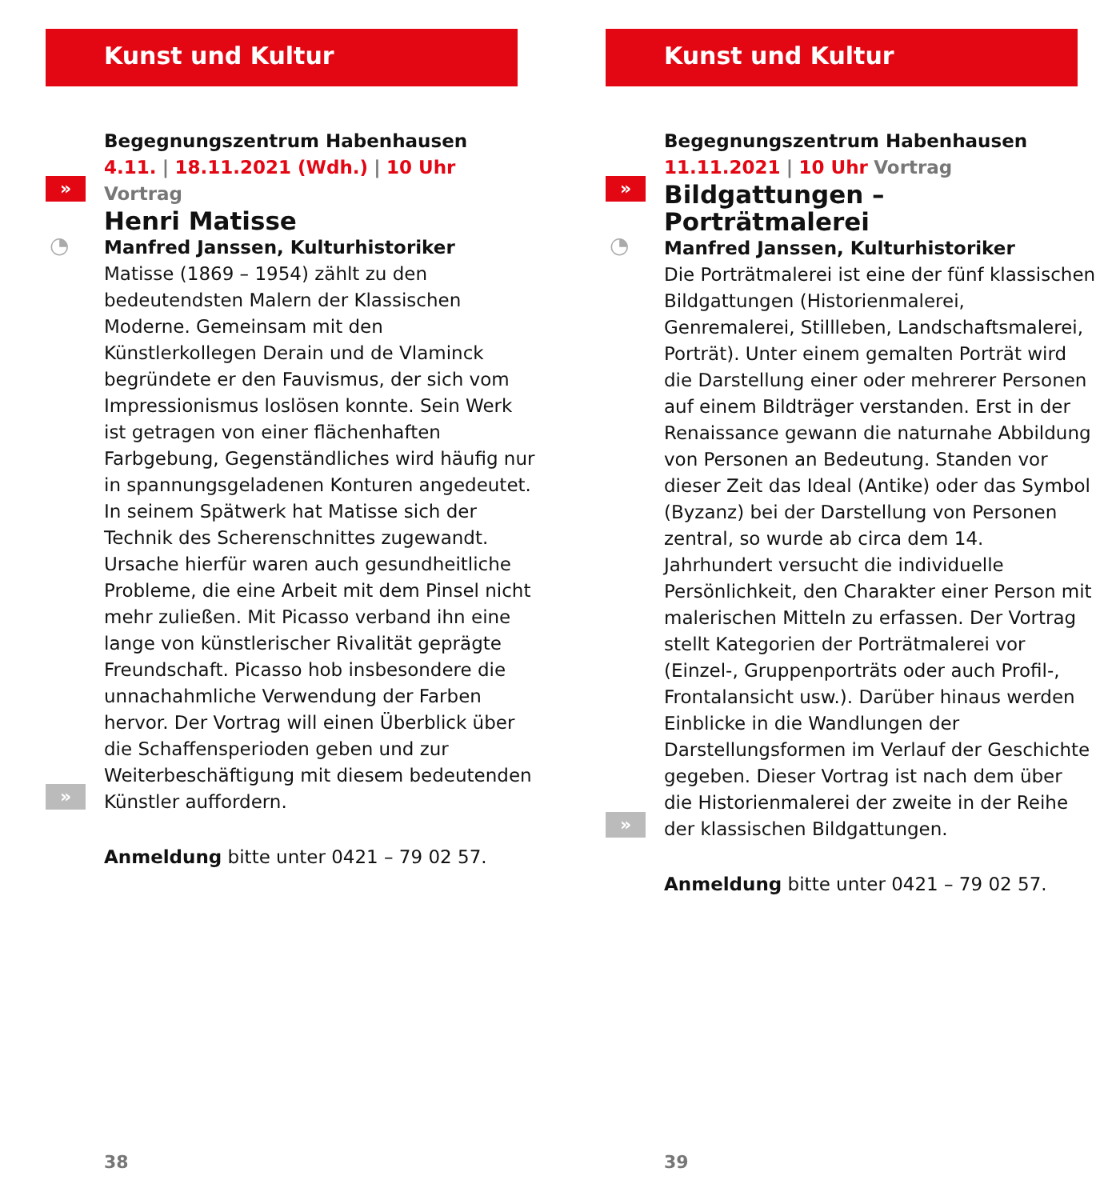Kunst und Kultur
»
◔
»
Begegnungszentrum Habenhausen
4.11. | 18.11.2021 (Wdh.) | 10 Uhr Vortrag
Henri Matisse
Manfred Janssen, Kulturhistoriker
Matisse (1869 – 1954) zählt zu den bedeutendsten Malern der Klassischen Moderne. Gemeinsam mit den Künstlerkollegen Derain und de Vlaminck begründete er den Fauvismus, der sich vom Impressionismus loslösen konnte. Sein Werk ist getragen von einer flächenhaften Farbgebung, Gegenständliches wird häufig nur in spannungsgeladenen Konturen angedeutet. In seinem Spätwerk hat Matisse sich der Technik des Scherenschnittes zugewandt. Ursache hierfür waren auch gesundheitliche Probleme, die eine Arbeit mit dem Pinsel nicht mehr zuließen. Mit Picasso verband ihn eine lange von künstlerischer Rivalität geprägte Freundschaft. Picasso hob insbesondere die unnachahmliche Verwendung der Farben hervor. Der Vortrag will einen Überblick über die Schaffensperioden geben und zur Weiterbeschäftigung mit diesem bedeutenden Künstler auffordern.
Anmeldung bitte unter 0421 – 79 02 57.
38
Kunst und Kultur
»
◔
»
Begegnungszentrum Habenhausen
11.11.2021 | 10 Uhr Vortrag
Bildgattungen – Porträtmalerei
Manfred Janssen, Kulturhistoriker
Die Porträtmalerei ist eine der fünf klassischen Bildgattungen (Historienmalerei, Genremalerei, Stillleben, Landschaftsmalerei, Porträt). Unter einem gemalten Porträt wird die Darstellung einer oder mehrerer Personen auf einem Bildträger verstanden. Erst in der Renaissance gewann die naturnahe Abbildung von Personen an Bedeutung. Standen vor dieser Zeit das Ideal (Antike) oder das Symbol (Byzanz) bei der Darstellung von Personen zentral, so wurde ab circa dem 14. Jahrhundert versucht die individuelle Persönlichkeit, den Charakter einer Person mit malerischen Mitteln zu erfassen. Der Vortrag stellt Kategorien der Porträtmalerei vor (Einzel-, Gruppenporträts oder auch Profil-, Frontalansicht usw.). Darüber hinaus werden Einblicke in die Wandlungen der Darstellungsformen im Verlauf der Geschichte gegeben. Dieser Vortrag ist nach dem über die Historienmalerei der zweite in der Reihe der klassischen Bildgattungen.
Anmeldung bitte unter 0421 – 79 02 57.
39